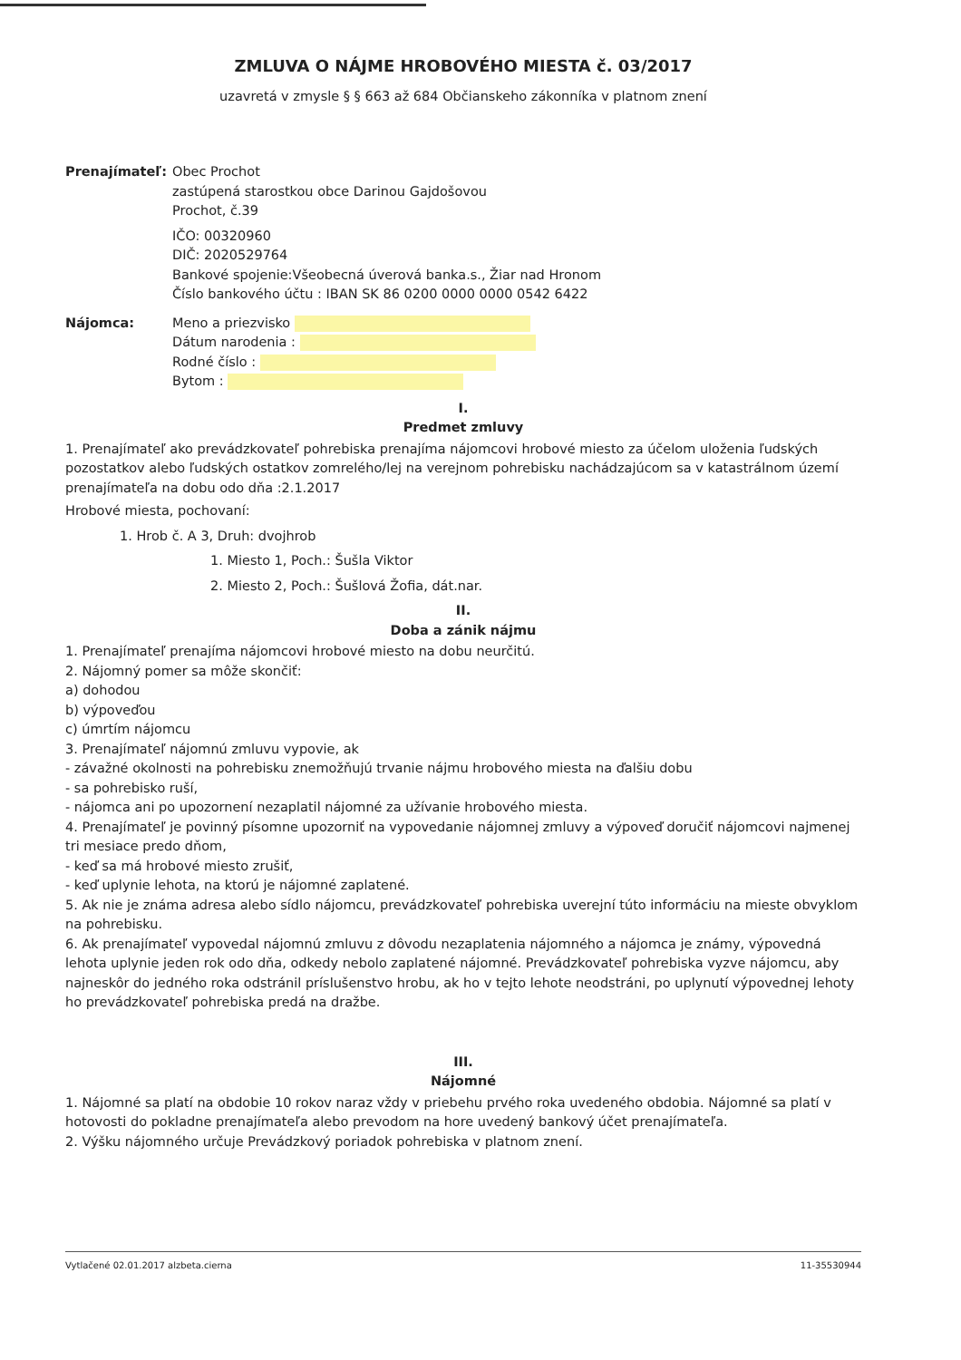ZMLUVA O NÁJME HROBOVÉHO MIESTA č. 03/2017
uzavretá v zmysle § § 663 až 684 Občianskeho zákonníka v platnom znení
Prenajímateľ: Obec Prochot
zastúpená starostkou obce Darinou Gajdošovou
Prochot, č.39
IČO: 00320960
DIČ: 2020529764
Bankové spojenie:Všeobecná úverová banka.s., Žiar nad Hronom
Číslo bankového účtu : IBAN SK 86 0200 0000 0000 0542 6422
Nájomca: Meno a priezvisko
Dátum narodenia :
Rodné číslo :
Bytom :
I.
Predmet zmluvy
1. Prenajímateľ ako prevádzkovateľ pohrebiska prenajíma nájomcovi hrobové miesto za účelom uloženia ľudských pozostatkov alebo ľudských ostatkov zomrelého/lej na verejnom pohrebisku nachádzajúcom sa v katastrálnom území prenajímateľa na dobu odo dňa :2.1.2017
Hrobové miesta, pochovaní:
1. Hrob č. A 3, Druh: dvojhrob
1. Miesto 1, Poch.: Šušla Viktor
2. Miesto 2, Poch.: Šušlová Žofia, dát.nar.
II.
Doba a zánik nájmu
1. Prenajímateľ prenajíma nájomcovi hrobové miesto na dobu neurčitú.
2. Nájomný pomer sa môže skončiť:
a) dohodou
b) výpoveďou
c) úmrtím nájomcu
3. Prenajímateľ nájomnú zmluvu vypovie, ak
- závažné okolnosti na pohrebisku znemožňujú trvanie nájmu hrobového miesta na ďalšiu dobu
- sa pohrebisko ruší,
- nájomca ani po upozornení nezaplatil nájomné za užívanie hrobového miesta.
4. Prenajímateľ je povinný písomne upozorniť na vypovedanie nájomnej zmluvy a výpoveď doručiť nájomcovi najmenej tri mesiace predo dňom,
- keď sa má hrobové miesto zrušiť,
- keď uplynie lehota, na ktorú je nájomné zaplatené.
5. Ak nie je známa adresa alebo sídlo nájomcu, prevádzkovateľ pohrebiska uverejní túto informáciu na mieste obvyklom na pohrebisku.
6. Ak prenajímateľ vypovedal nájomnú zmluvu z dôvodu nezaplatenia nájomného a nájomca je známy, výpovedná lehota uplynie jeden rok odo dňa, odkedy nebolo zaplatené nájomné. Prevádzkovateľ pohrebiska vyzve nájomcu, aby najneskôr do jedného roka odstránil príslušenstvo hrobu, ak ho v tejto lehote neodstráni, po uplynutí výpovednej lehoty ho prevádzkovateľ pohrebiska predá na dražbe.
III.
Nájomné
1. Nájomné sa platí na obdobie 10 rokov naraz vždy v priebehu prvého roka uvedeného obdobia. Nájomné sa platí v hotovosti do pokladne prenajímateľa alebo prevodom na hore uvedený bankový účet prenajímateľa.
2. Výšku nájomného určuje Prevádzkový poriadok pohrebiska v platnom znení.
Vytlačené 02.01.2017 alzbeta.cierna 11-35530944